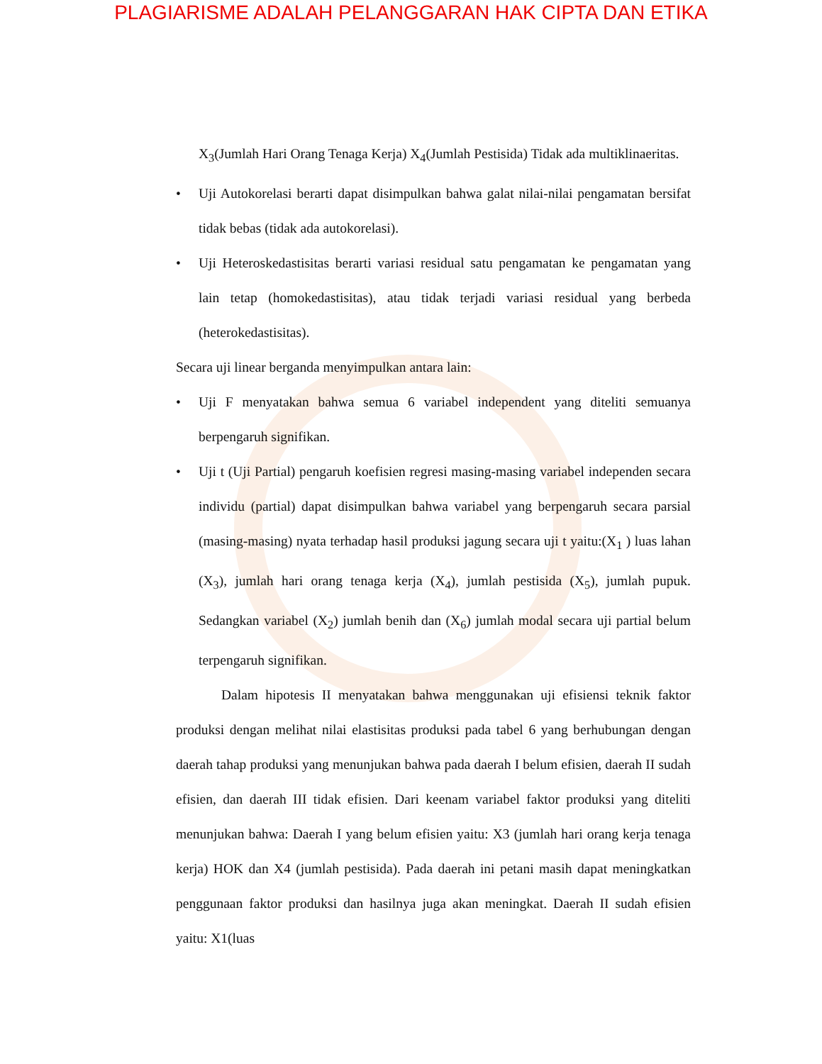PLAGIARISME ADALAH PELANGGARAN HAK CIPTA DAN ETIKA
X<sub>3</sub>(Jumlah Hari Orang Tenaga Kerja) X<sub>4</sub>(Jumlah Pestisida) Tidak ada multiklinaeritas.
• Uji Autokorelasi berarti dapat disimpulkan bahwa galat nilai-nilai pengamatan bersifat tidak bebas (tidak ada autokorelasi).
• Uji Heteroskedastisitas berarti variasi residual satu pengamatan ke pengamatan yang lain tetap (homokedastisitas), atau tidak terjadi variasi residual yang berbeda (heterokedastisitas).
Secara uji linear berganda menyimpulkan antara lain:
• Uji F menyatakan bahwa semua 6 variabel independent yang diteliti semuanya berpengaruh signifikan.
• Uji t (Uji Partial) pengaruh koefisien regresi masing-masing variabel independen secara individu (partial) dapat disimpulkan bahwa variabel yang berpengaruh secara parsial (masing-masing) nyata terhadap hasil produksi jagung secara uji t yaitu:(X<sub>1</sub> ) luas lahan (X<sub>3</sub>), jumlah hari orang tenaga kerja (X<sub>4</sub>), jumlah pestisida (X<sub>5</sub>), jumlah pupuk. Sedangkan variabel (X<sub>2</sub>) jumlah benih dan (X<sub>6</sub>) jumlah modal secara uji partial belum terpengaruh signifikan.
Dalam hipotesis II menyatakan bahwa menggunakan uji efisiensi teknik faktor produksi dengan melihat nilai elastisitas produksi pada tabel 6 yang berhubungan dengan daerah tahap produksi yang menunjukan bahwa pada daerah I belum efisien, daerah II sudah efisien, dan daerah III tidak efisien. Dari keenam variabel faktor produksi yang diteliti menunjukan bahwa: Daerah I yang belum efisien yaitu: X3 (jumlah hari orang kerja tenaga kerja) HOK dan X4 (jumlah pestisida). Pada daerah ini petani masih dapat meningkatkan penggunaan faktor produksi dan hasilnya juga akan meningkat. Daerah II sudah efisien yaitu: X1(luas